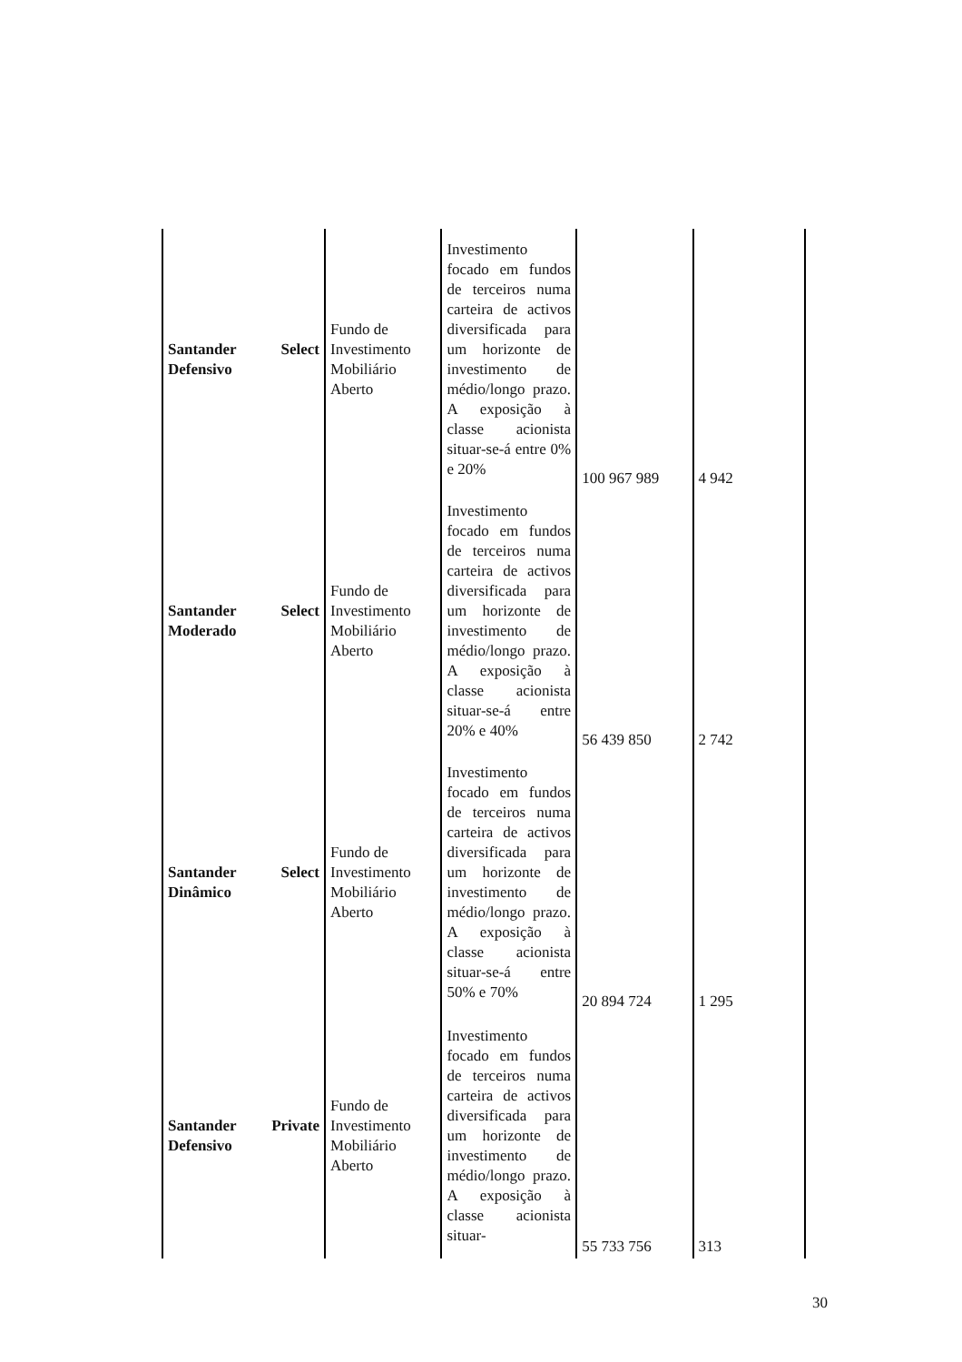| Santander Select Defensivo | Fundo de Investimento Mobiliário Aberto | Investimento focado em fundos de terceiros numa carteira de activos diversificada para um horizonte de investimento de médio/longo prazo. A exposição à classe acionista situar-se-á entre 0% e 20% | 100 967 989 | 4 942 |
| Santander Select Moderado | Fundo de Investimento Mobiliário Aberto | Investimento focado em fundos de terceiros numa carteira de activos diversificada para um horizonte de investimento de médio/longo prazo. A exposição à classe acionista situar-se-á entre 20% e 40% | 56 439 850 | 2 742 |
| Santander Select Dinâmico | Fundo de Investimento Mobiliário Aberto | Investimento focado em fundos de terceiros numa carteira de activos diversificada para um horizonte de investimento de médio/longo prazo. A exposição à classe acionista situar-se-á entre 50% e 70% | 20 894 724 | 1 295 |
| Santander Private Defensivo | Fundo de Investimento Mobiliário Aberto | Investimento focado em fundos de terceiros numa carteira de activos diversificada para um horizonte de investimento de médio/longo prazo. A exposição à classe acionista situar- | 55 733 756 | 313 |
30